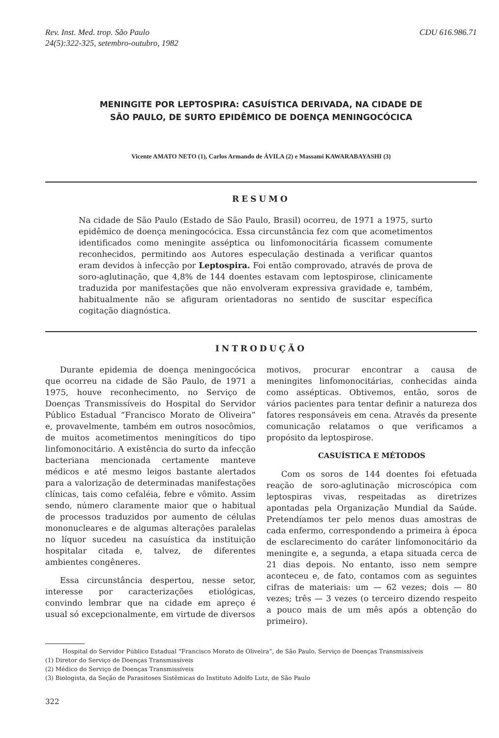Rev. Inst. Med. trop. São Paulo
24(5):322-325, setembro-outubro, 1982
CDU 616.986.71
MENINGITE POR LEPTOSPIRA: CASUÍSTICA DERIVADA, NA CIDADE DE
SÃO PAULO, DE SURTO EPIDÊMICO DE DOENÇA MENINGOCÓCICA
Vicente AMATO NETO (1), Carlos Armando de ÁVILA (2) e Massami KAWARABAYASHI (3)
RESUMO
Na cidade de São Paulo (Estado de São Paulo, Brasil) ocorreu, de 1971 a 1975, surto epidêmico de doença meningocócica. Essa circunstância fez com que acometimentos identificados como meningite asséptica ou linfomonocitária ficassem comumente reconhecidos, permitindo aos Autores especulação destinada a verificar quantos eram devidos à infecção por Leptospira. Foi então comprovado, através de prova de soro-aglutinação, que 4,8% de 144 doentes estavam com leptospirose, clinicamente traduzida por manifestações que não envolveram expressiva gravidade e, também, habitualmente não se afiguram orientadoras no sentido de suscitar específica cogitação diagnóstica.
INTRODUÇÃO
Durante epidemia de doença meningocócica que ocorreu na cidade de São Paulo, de 1971 a 1975, houve reconhecimento, no Serviço de Doenças Transmissíveis do Hospital do Servidor Público Estadual “Francisco Morato de Oliveira” e, provavelmente, também em outros nosocômios, de muitos acometimentos meningíticos do tipo linfomonocitário. A existência do surto da infecção bacteriana mencionada certamente manteve médicos e até mesmo leigos bastante alertados para a valorização de determinadas manifestações clínicas, tais como cefaléia, febre e vômito. Assim sendo, número claramente maior que o habitual de processos traduzidos por aumento de células mononucleares e de algumas alterações paralelas no líquor sucedeu na casuística da instituição hospitalar citada e, talvez, de diferentes ambientes congêneres.
Essa circunstância despertou, nesse setor, interesse por caracterizações etiológicas, convindo lembrar que na cidade em apreço é usual só excepcionalmente, em virtude de diversos
motivos, procurar encontrar a causa de meningites linfomonocitárias, conhecidas ainda como assépticas. Obtivemos, então, soros de vários pacientes para tentar definir a natureza dos fatores responsáveis em cena. Através da presente comunicação relatamos o que verificamos a propósito da leptospirose.
CASUÍSTICA E MÉTODOS
Com os soros de 144 doentes foi efetuada reação de soro-aglutinação microscópica com leptospiras vivas, respeitadas as diretrizes apontadas pela Organização Mundial da Saúde. Pretendíamos ter pelo menos duas amostras de cada enfermo, correspondendo a primeira à época de esclarecimento do caráter linfomonocitário da meningite e, a segunda, a etapa situada cerca de 21 dias depois. No entanto, isso nem sempre aconteceu e, de fato, contamos com as seguintes cifras de materiais: um — 62 vezes; dois — 80 vezes; três — 3 vezes (o terceiro dizendo respeito a pouco mais de um mês após a obtenção do primeiro).
Hospital do Servidor Público Estadual “Francisco Morato de Oliveira”, de São Paulo. Serviço de Doenças Transmissíveis
(1) Diretor do Serviço de Doenças Transmissíveis
(2) Médico do Serviço de Doenças Transmissíveis
(3) Biologista, da Seção de Parasitoses Sistêmicas do Instituto Adolfo Lutz, de São Paulo
322